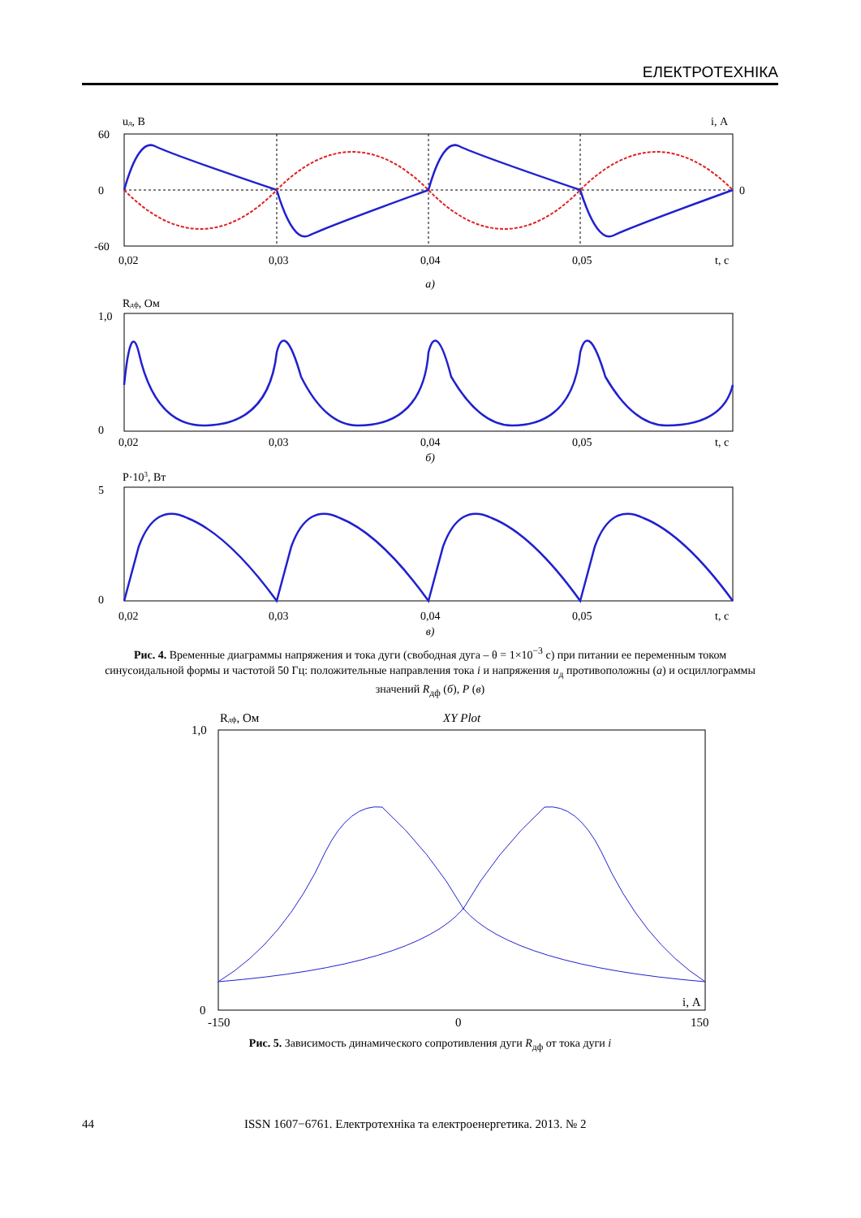ЕЛЕКТРОТЕХНІКА
uд, В
i, А
60
0
-60
0
0,02
0,03
0,04
0,05
t, с
а)
Rдф, Ом
1,0
0
0,02
0,03
0,04
0,05
t, с
б)
P·103, Вт
5
0
0,02
0,03
0,04
0,05
t, с
в)
Рис. 4. Временные диаграммы напряжения и тока дуги (свободная дуга – θ = 1×10<sup>−3</sup> с) при питании ее переменным током синусоидальной формы и частотой 50 Гц: положительные направления тока i и напряжения u<sub>д</sub> противоположны (а) и осциллограммы значений R<sub>дф</sub> (б), P (в)
Rдф, Ом
XY Plot
1,0
0
i, А
-150
0
150
Рис. 5. Зависимость динамического сопротивления дуги R<sub>дф</sub> от тока дуги i
44 ISSN 1607−6761. Електротехніка та електроенергетика. 2013. № 2